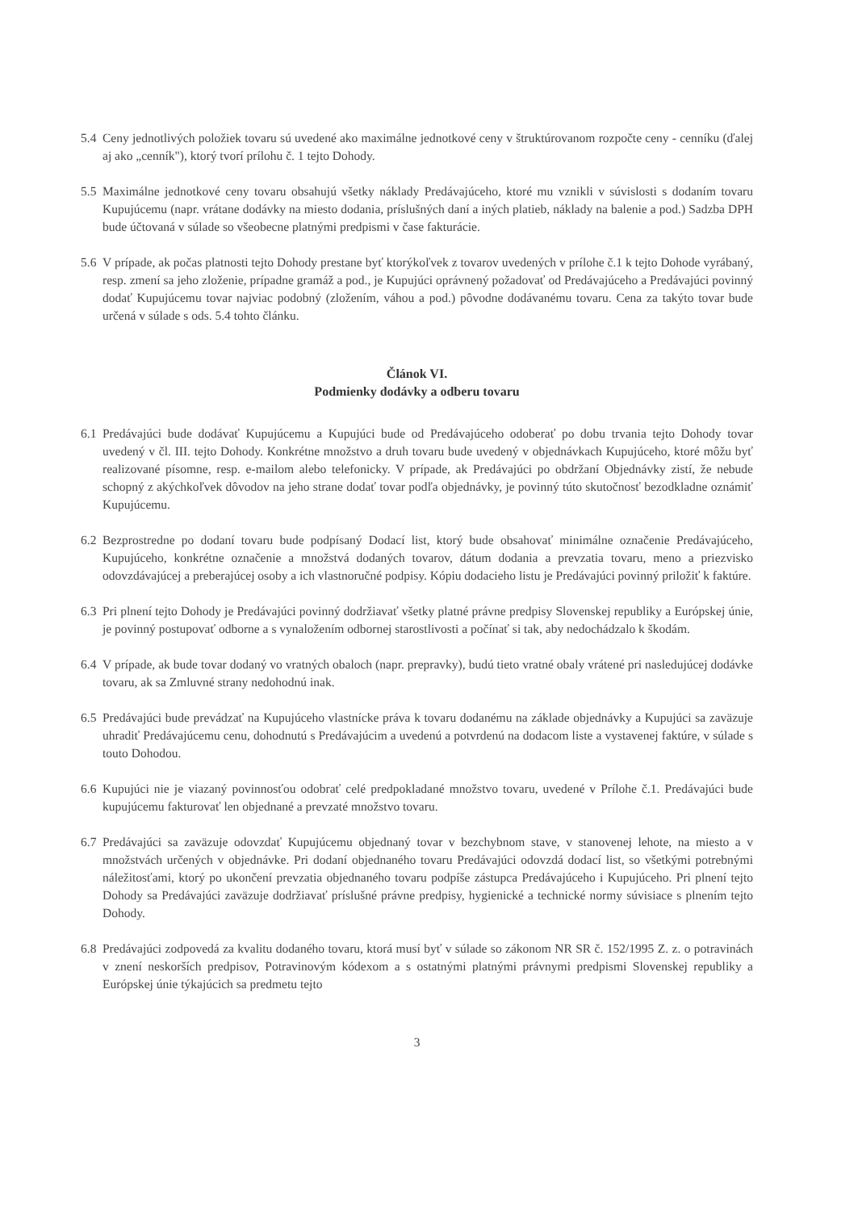5.4
Ceny jednotlivých položiek tovaru sú uvedené ako maximálne jednotkové ceny v štruktúrovanom rozpočte ceny - cenníku (ďalej aj ako „cenník"), ktorý tvorí prílohu č. 1 tejto Dohody.
5.5
Maximálne jednotkové ceny tovaru obsahujú všetky náklady Predávajúceho, ktoré mu vznikli v súvislosti s dodaním tovaru Kupujúcemu (napr. vrátane dodávky na miesto dodania, príslušných daní a iných platieb, náklady na balenie a pod.) Sadzba DPH bude účtovaná v súlade so všeobecne platnými predpismi v čase fakturácie.
5.6
V prípade, ak počas platnosti tejto Dohody prestane byť ktorýkoľvek z tovarov uvedených v prílohe č.1 k tejto Dohode vyrábaný, resp. zmení sa jeho zloženie, prípadne gramáž a pod., je Kupujúci oprávnený požadovať od Predávajúceho a Predávajúci povinný dodať Kupujúcemu tovar najviac podobný (zložením, váhou a pod.) pôvodne dodávanému tovaru. Cena za takýto tovar bude určená v súlade s ods. 5.4 tohto článku.
Článok VI.
Podmienky dodávky a odberu tovaru
6.1
Predávajúci bude dodávať Kupujúcemu a Kupujúci bude od Predávajúceho odoberať po dobu trvania tejto Dohody tovar uvedený v čl. III. tejto Dohody. Konkrétne množstvo a druh tovaru bude uvedený v objednávkach Kupujúceho, ktoré môžu byť realizované písomne, resp. e-mailom alebo telefonicky. V prípade, ak Predávajúci po obdržaní Objednávky zistí, že nebude schopný z akýchkoľvek dôvodov na jeho strane dodať tovar podľa objednávky, je povinný túto skutočnosť bezodkladne oznámiť Kupujúcemu.
6.2
Bezprostredne po dodaní tovaru bude podpísaný Dodací list, ktorý bude obsahovať minimálne označenie Predávajúceho, Kupujúceho, konkrétne označenie a množstvá dodaných tovarov, dátum dodania a prevzatia tovaru, meno a priezvisko odovzdávajúcej a preberajúcej osoby a ich vlastnoručné podpisy. Kópiu dodacieho listu je Predávajúci povinný priložiť k faktúre.
6.3
Pri plnení tejto Dohody je Predávajúci povinný dodržiavať všetky platné právne predpisy Slovenskej republiky a Európskej únie, je povinný postupovať odborne a s vynaložením odbornej starostlivosti a počínať si tak, aby nedochádzalo k škodám.
6.4
V prípade, ak bude tovar dodaný vo vratných obaloch (napr. prepravky), budú tieto vratné obaly vrátené pri nasledujúcej dodávke tovaru, ak sa Zmluvné strany nedohodnú inak.
6.5
Predávajúci bude prevádzať na Kupujúceho vlastnícke práva k tovaru dodanému na základe objednávky a Kupujúci sa zaväzuje uhradiť Predávajúcemu cenu, dohodnutú s Predávajúcim a uvedenú a potvrdenú na dodacom liste a vystavenej faktúre, v súlade s touto Dohodou.
6.6
Kupujúci nie je viazaný povinnosťou odobrať celé predpokladané množstvo tovaru, uvedené v Prílohe č.1. Predávajúci bude kupujúcemu fakturovať len objednané a prevzaté množstvo tovaru.
6.7
Predávajúci sa zaväzuje odovzdať Kupujúcemu objednaný tovar v bezchybnom stave, v stanovenej lehote, na miesto a v množstvách určených v objednávke. Pri dodaní objednaného tovaru Predávajúci odovzdá dodací list, so všetkými potrebnými náležitosťami, ktorý po ukončení prevzatia objednaného tovaru podpíše zástupca Predávajúceho i Kupujúceho. Pri plnení tejto Dohody sa Predávajúci zaväzuje dodržiavať príslušné právne predpisy, hygienické a technické normy súvisiace s plnením tejto Dohody.
6.8
Predávajúci zodpovedá za kvalitu dodaného tovaru, ktorá musí byť v súlade so zákonom NR SR č. 152/1995 Z. z. o potravinách v znení neskorších predpisov, Potravinovým kódexom a s ostatnými platnými právnymi predpismi Slovenskej republiky a Európskej únie týkajúcich sa predmetu tejto
3